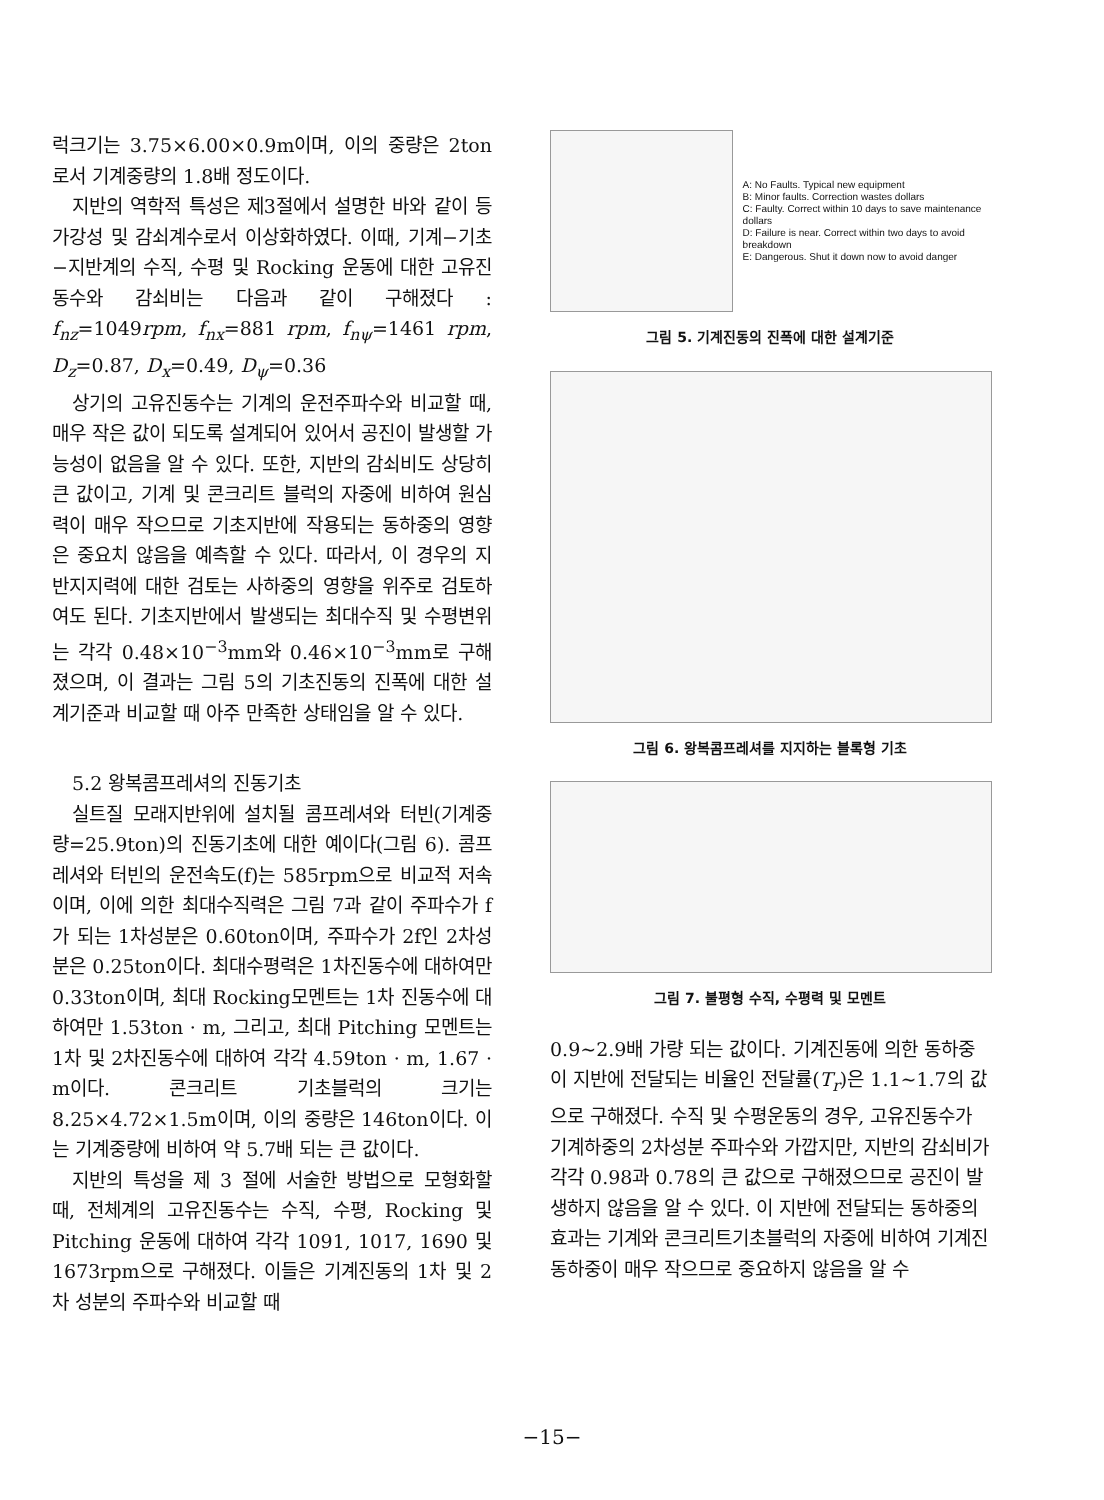럭크기는 3.75×6.00×0.9m이며, 이의 중량은 2ton로서 기계중량의 1.8배 정도이다.
지반의 역학적 특성은 제3절에서 설명한 바와 같이 등가강성 및 감쇠계수로서 이상화하였다. 이때, 기계−기초−지반계의 수직, 수평 및 Rocking 운동에 대한 고유진동수와 감쇠비는 다음과 같이 구해졌다 : f<sub>nz</sub>=1049rpm, f<sub>nx</sub>=881 rpm, f<sub>nψ</sub>=1461 rpm, D<sub>z</sub>=0.87, D<sub>x</sub>=0.49, D<sub>ψ</sub>=0.36
상기의 고유진동수는 기계의 운전주파수와 비교할 때, 매우 작은 값이 되도록 설계되어 있어서 공진이 발생할 가능성이 없음을 알 수 있다. 또한, 지반의 감쇠비도 상당히 큰 값이고, 기계 및 콘크리트 블럭의 자중에 비하여 원심력이 매우 작으므로 기초지반에 작용되는 동하중의 영향은 중요치 않음을 예측할 수 있다. 따라서, 이 경우의 지반지지력에 대한 검토는 사하중의 영향을 위주로 검토하여도 된다. 기초지반에서 발생되는 최대수직 및 수평변위는 각각 0.48×10<sup>−3</sup>mm와 0.46×10<sup>−3</sup>mm로 구해졌으며, 이 결과는 그림 5의 기초진동의 진폭에 대한 설계기준과 비교할 때 아주 만족한 상태임을 알 수 있다.
5.2 왕복콤프레셔의 진동기초
실트질 모래지반위에 설치될 콤프레셔와 터빈(기계중량=25.9ton)의 진동기초에 대한 예이다(그림 6). 콤프레셔와 터빈의 운전속도(f)는 585rpm으로 비교적 저속이며, 이에 의한 최대수직력은 그림 7과 같이 주파수가 f가 되는 1차성분은 0.60ton이며, 주파수가 2f인 2차성분은 0.25ton이다. 최대수평력은 1차진동수에 대하여만 0.33ton이며, 최대 Rocking모멘트는 1차 진동수에 대하여만 1.53ton · m, 그리고, 최대 Pitching 모멘트는 1차 및 2차진동수에 대하여 각각 4.59ton · m, 1.67 · m이다. 콘크리트 기초블럭의 크기는 8.25×4.72×1.5m이며, 이의 중량은 146ton이다. 이는 기계중량에 비하여 약 5.7배 되는 큰 값이다.
지반의 특성을 제 3 절에 서술한 방법으로 모형화할 때, 전체계의 고유진동수는 수직, 수평, Rocking 및 Pitching 운동에 대하여 각각 1091, 1017, 1690 및 1673rpm으로 구해졌다. 이들은 기계진동의 1차 및 2차 성분의 주파수와 비교할 때
A: No Faults. Typical new equipment
B: Minor faults. Correction wastes dollars
C: Faulty. Correct within 10 days to save maintenance dollars
D: Failure is near. Correct within two days to avoid breakdown
E: Dangerous. Shut it down now to avoid danger
그림 5. 기계진동의 진폭에 대한 설계기준
그림 6. 왕복콤프레셔를 지지하는 블록형 기초
그림 7. 불평형 수직, 수평력 및 모멘트
0.9∼2.9배 가량 되는 값이다. 기계진동에 의한 동하중이 지반에 전달되는 비율인 전달률(T<sub>r</sub>)은 1.1∼1.7의 값으로 구해졌다. 수직 및 수평운동의 경우, 고유진동수가 기계하중의 2차성분 주파수와 가깝지만, 지반의 감쇠비가 각각 0.98과 0.78의 큰 값으로 구해졌으므로 공진이 발생하지 않음을 알 수 있다. 이 지반에 전달되는 동하중의 효과는 기계와 콘크리트기초블럭의 자중에 비하여 기계진동하중이 매우 작으므로 중요하지 않음을 알 수
−15−